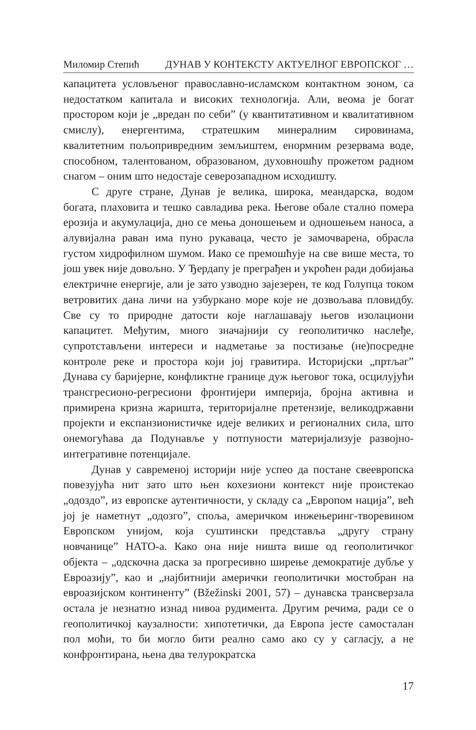Миломир Степић ДУНАВ У КОНТЕКСТУ АКТУЕЛНОГ ЕВРОПСКОГ …
капацитета условљеног православно-исламском контактном зоном, са недостатком капитала и високих технологија. Али, веома је богат простором који је „вредан по себи” (у квантитативном и квалитативном смислу), енергентима, стратешким минералним сировинама, квалитетним пољопривредним земљиштем, енормним резервама воде, способном, талентованом, образованом, духовношћу прожетом радном снагом – оним што недостаје северозападном исходишту.
С друге стране, Дунав је велика, широка, меандарска, водом богата, плаховита и тешко савладива река. Његове обале стално помера ерозија и акумулација, дно се мења доношењем и одношењем наноса, а алувијална раван има пуно рукаваца, често је замочварена, обрасла густом хидрофилном шумом. Иако се премошћује на све више места, то још увек није довољно. У Ђердапу је преграђен и укроћен ради добијања електричне енергије, али је зато узводно зајезерен, те код Голупца током ветровитих дана личи на узбуркано море које не дозвољава пловидбу. Све су то природне датости које наглашавају његов изолациони капацитет. Међутим, много значајнији су геополитичко наслеђе, супротстављени интереси и надметање за постизање (не)посредне контроле реке и простора који јој гравитира. Историјски „пртљаг” Дунава су баријерне, конфликтне границе дуж његовог тока, осцилујући трансгресионо-регресиони фронтијери империја, бројна активна и примирена кризна жаришта, територијалне претензије, великодржавни пројекти и експанзионистичке идеје великих и регионалних сила, што онемогућава да Подунавље у потпуности материјализује развојно-интегративне потенцијале.
Дунав у савременој историји није успео да постане свеевропска повезујућа нит зато што њен кохезиони контекст није проистекао „одоздо”, из европске аутентичности, у складу са „Европом нација”, већ јој је наметнут „одозго”, споља, америчком инжењеринг-творевином Европском унијом, која суштински представља „другу страну новчанице” НАТО-а. Како она није ништа више од геополитичког објекта – „одскочна даска за прогресивно ширење демократије дубље у Евроазију”, као и „најбитнији амерички геополитички мостобран на евроазијском континенту” (Bžežinski 2001, 57) – дунавска трансверзала остала је незнатно изнад нивоа рудимента. Другим речима, ради се о геополитичкој каузалности: хипотетички, да Европа јесте самосталан пол моћи, то би могло бити реално само ако су у сагласју, а не конфронтирана, њена два телурократска
17